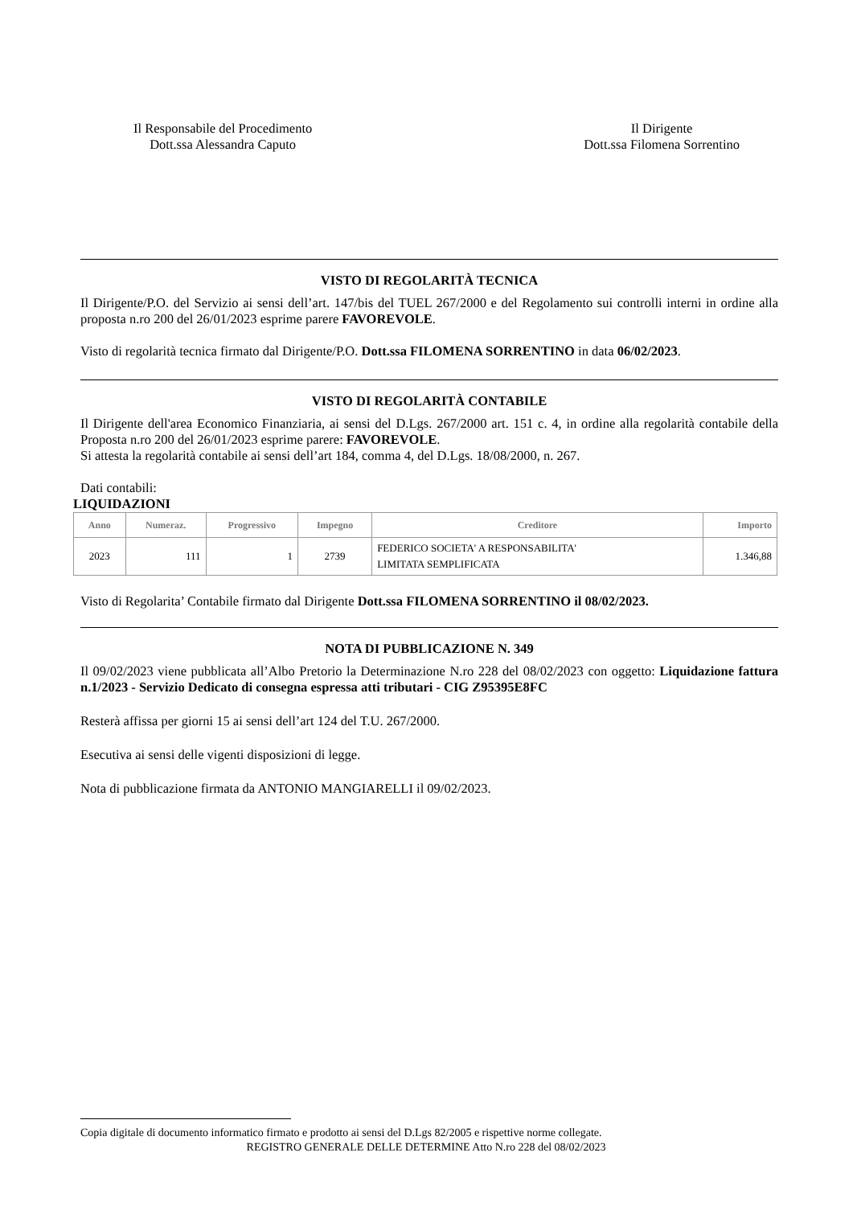Il Responsabile del Procedimento
Dott.ssa Alessandra Caputo
Il Dirigente
Dott.ssa Filomena Sorrentino
VISTO DI REGOLARITÀ TECNICA
Il Dirigente/P.O. del Servizio ai sensi dell’art. 147/bis del TUEL 267/2000 e del Regolamento sui controlli interni in ordine alla proposta n.ro 200 del 26/01/2023 esprime parere FAVOREVOLE.
Visto di regolarità tecnica firmato dal Dirigente/P.O. Dott.ssa FILOMENA SORRENTINO in data 06/02/2023.
VISTO DI REGOLARITÀ CONTABILE
Il Dirigente dell'area Economico Finanziaria, ai sensi del D.Lgs. 267/2000 art. 151 c. 4, in ordine alla regolarità contabile della Proposta n.ro 200 del 26/01/2023 esprime parere: FAVOREVOLE.
Si attesta la regolarità contabile ai sensi dell’art 184, comma 4, del D.Lgs. 18/08/2000, n. 267.
Dati contabili:
LIQUIDAZIONI
| Anno | Numeraz. | Progressivo | Impegno | Creditore | Importo |
| --- | --- | --- | --- | --- | --- |
| 2023 | 111 | 1 | 2739 | FEDERICO SOCIETA' A RESPONSABILITA' LIMITATA SEMPLIFICATA | 1.346,88 |
Visto di Regolarita’ Contabile firmato dal Dirigente Dott.ssa FILOMENA SORRENTINO il 08/02/2023.
NOTA DI PUBBLICAZIONE N. 349
Il 09/02/2023 viene pubblicata all’Albo Pretorio la Determinazione N.ro 228 del 08/02/2023 con oggetto: Liquidazione fattura n.1/2023 - Servizio Dedicato di consegna espressa atti tributari - CIG Z95395E8FC
Resterà affissa per giorni 15 ai sensi dell’art 124 del T.U. 267/2000.
Esecutiva ai sensi delle vigenti disposizioni di legge.
Nota di pubblicazione firmata da ANTONIO MANGIARELLI il 09/02/2023.
Copia digitale di documento informatico firmato e prodotto ai sensi del D.Lgs 82/2005 e rispettive norme collegate.
REGISTRO GENERALE DELLE DETERMINE Atto N.ro 228 del 08/02/2023